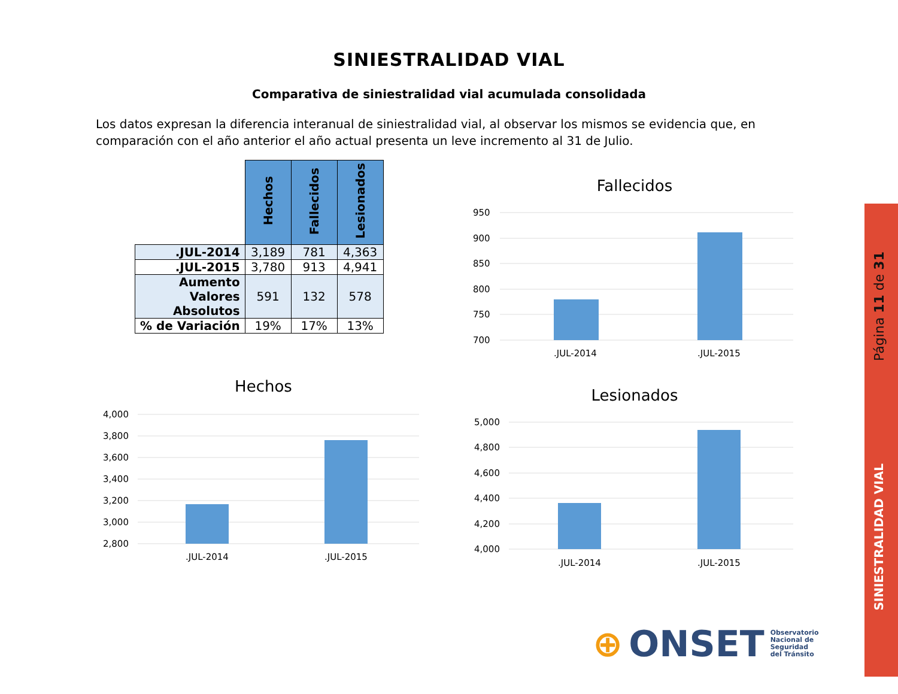SINIESTRALIDAD VIAL
Comparativa de siniestralidad vial acumulada consolidada
Los datos expresan la diferencia interanual de siniestralidad vial, al observar los mismos se evidencia que, en comparación con el año anterior el año actual presenta un leve incremento al 31 de Julio.
| | Hechos | Fallecidos | Lesionados |
| --- | --- | --- | --- |
| .JUL-2014 | 3,189 | 781 | 4,363 |
| .JUL-2015 | 3,780 | 913 | 4,941 |
| Aumento Valores Absolutos | 591 | 132 | 578 |
| % de Variación | 19% | 17% | 13% |
Fallecidos
950
900
850
800
750
700
.JUL-2014
.JUL-2015
Hechos
4,000
3,800
3,600
3,400
3,200
3,000
2,800
.JUL-2014
.JUL-2015
Lesionados
5,000
4,800
4,600
4,400
4,200
4,000
.JUL-2014
.JUL-2015
Página 11 de 31
SINIESTRALIDAD VIAL
⊕ ONSET Observatorio
Nacional de
Seguridad
del Tránsito